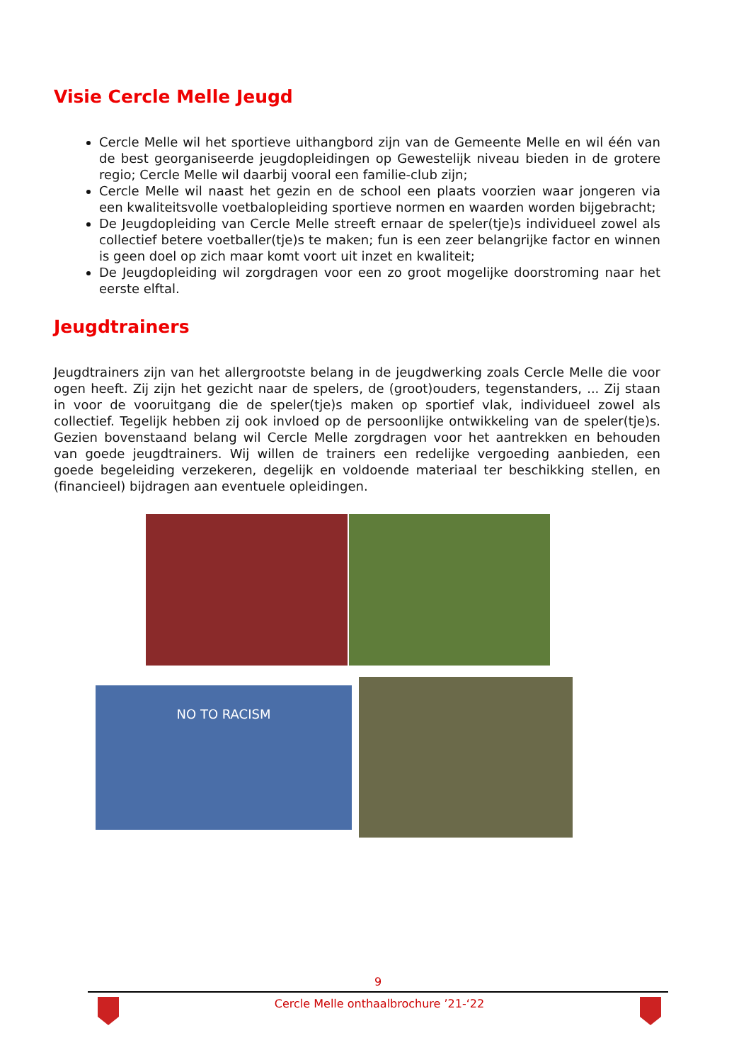Visie Cercle Melle Jeugd
Cercle Melle wil het sportieve uithangbord zijn van de Gemeente Melle en wil één van de best georganiseerde jeugdopleidingen op Gewestelijk niveau bieden in de grotere regio; Cercle Melle wil daarbij vooral een familie-club zijn;
Cercle Melle wil naast het gezin en de school een plaats voorzien waar jongeren via een kwaliteitsvolle voetbalopleiding sportieve normen en waarden worden bijgebracht;
De Jeugdopleiding van Cercle Melle streeft ernaar de speler(tje)s individueel zowel als collectief betere voetballer(tje)s te maken; fun is een zeer belangrijke factor en winnen is geen doel op zich maar komt voort uit inzet en kwaliteit;
De Jeugdopleiding wil zorgdragen voor een zo groot mogelijke doorstroming naar het eerste elftal.
Jeugdtrainers
Jeugdtrainers zijn van het allergrootste belang in de jeugdwerking zoals Cercle Melle die voor ogen heeft. Zij zijn het gezicht naar de spelers, de (groot)ouders, tegenstanders, ... Zij staan in voor de vooruitgang die de speler(tje)s maken op sportief vlak, individueel zowel als collectief. Tegelijk hebben zij ook invloed op de persoonlijke ontwikkeling van de speler(tje)s. Gezien bovenstaand belang wil Cercle Melle zorgdragen voor het aantrekken en behouden van goede jeugdtrainers. Wij willen de trainers een redelijke vergoeding aanbieden, een goede begeleiding verzekeren, degelijk en voldoende materiaal ter beschikking stellen, en (financieel) bijdragen aan eventuele opleidingen.
NO TO RACISM
9
Cercle Melle onthaalbrochure ’21-‘22